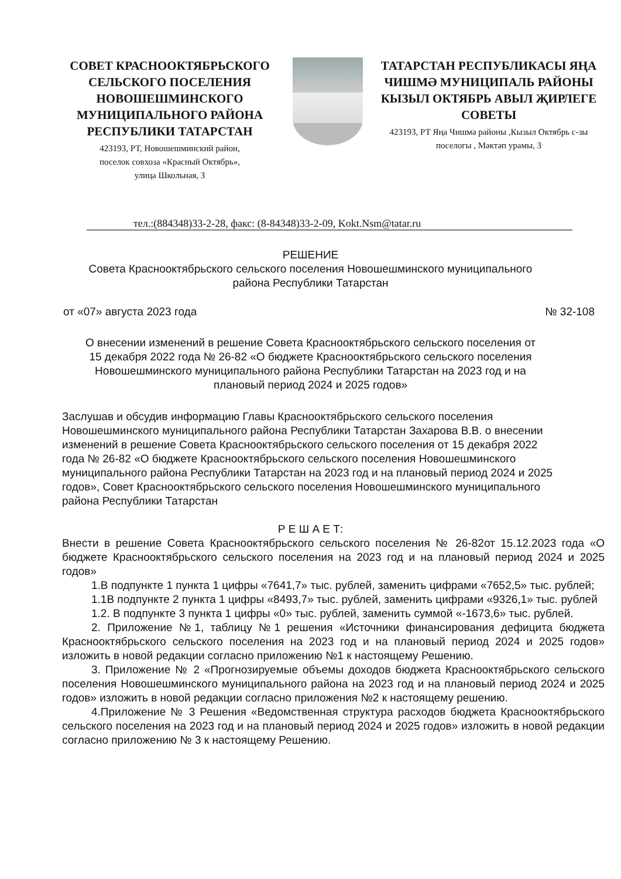СОВЕТ КРАСНООКТЯБРЬСКОГО СЕЛЬСКОГО ПОСЕЛЕНИЯ НОВОШЕШМИНСКОГО МУНИЦИПАЛЬНОГО РАЙОНА РЕСПУБЛИКИ ТАТАРСТАН
423193, РТ, Новошешминский район,
поселок совхоза «Красный Октябрь»,
улица Школьная, 3
ТАТАРСТАН РЕСПУБЛИКАСЫ ЯҢА ЧИШМӘ МУНИЦИПАЛЬ РАЙОНЫ КЫЗЫЛ ОКТЯБРЬ АВЫЛ ҖИРЛЕГЕ СОВЕТЫ
423193, РТ Яңа Чишмә районы ,Кызыл Октябрь с-зы поселогы , Мәктәп урамы, 3
тел.:(884348)33-2-28, факс: (8-84348)33-2-09, Kokt.Nsm@tatar.ru
РЕШЕНИЕ
Совета Краснооктябрьского сельского поселения Новошешминского муниципального
района Республики Татарстан
от «07» августа 2023 года № 32-108
О внесении изменений в решение Совета Краснооктябрьского сельского поселения от
15 декабря 2022 года № 26-82 «О бюджете Краснооктябрьского сельского поселения
Новошешминского муниципального района Республики Татарстан на 2023 год и на
плановый период 2024 и 2025 годов»
Заслушав и обсудив информацию Главы Краснооктябрьского сельского поселения Новошешминского муниципального района Республики Татарстан Захарова В.В. о внесении изменений в решение Совета Краснооктябрьского сельского поселения от 15 декабря 2022 года № 26-82 «О бюджете Краснооктябрьского сельского поселения Новошешминского муниципального района Республики Татарстан на 2023 год и на плановый период 2024 и 2025 годов», Совет Краснооктябрьского сельского поселения Новошешминского муниципального района Республики Татарстан
Р Е Ш А Е Т:
Внести в решение Совета Краснооктябрьского сельского поселения № 26-82от 15.12.2023 года «О бюджете Краснооктябрьского сельского поселения на 2023 год и на плановый период 2024 и 2025 годов»
1.В подпункте 1 пункта 1 цифры «7641,7» тыс. рублей, заменить цифрами «7652,5» тыс. рублей;
1.1В подпункте 2 пункта 1 цифры «8493,7» тыс. рублей, заменить цифрами «9326,1» тыс. рублей
1.2. В подпункте 3 пункта 1 цифры «0» тыс. рублей, заменить суммой «-1673,6» тыс. рублей.
2. Приложение №1, таблицу №1 решения «Источники финансирования дефицита бюджета Краснооктябрьского сельского поселения на 2023 год и на плановый период 2024 и 2025 годов» изложить в новой редакции согласно приложению №1 к настоящему Решению.
3. Приложение № 2 «Прогнозируемые объемы доходов бюджета Краснооктябрьского сельского поселения Новошешминского муниципального района на 2023 год и на плановый период 2024 и 2025 годов» изложить в новой редакции согласно приложения №2 к настоящему решению.
4.Приложение № 3 Решения «Ведомственная структура расходов бюджета Краснооктябрьского сельского поселения на 2023 год и на плановый период 2024 и 2025 годов» изложить в новой редакции согласно приложению № 3 к настоящему Решению.